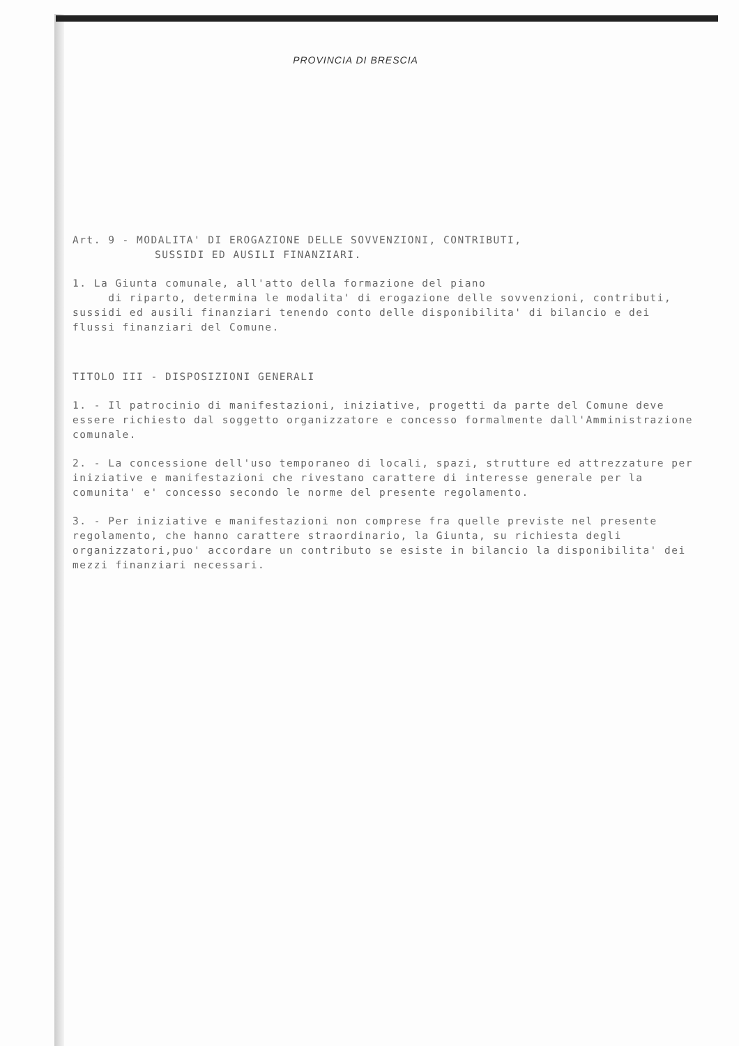PROVINCIA DI BRESCIA
Art. 9 - MODALITA' DI EROGAZIONE DELLE SOVVENZIONI, CONTRIBUTI,
SUSSIDI ED AUSILI FINANZIARI.
1. La Giunta comunale, all'atto della formazione del piano
di riparto, determina le modalita' di erogazione delle sovvenzioni, contributi, sussidi ed ausili finanziari tenendo conto delle disponibilita' di bilancio e dei flussi finanziari del Comune.
TITOLO III - DISPOSIZIONI GENERALI
1. - Il patrocinio di manifestazioni, iniziative, progetti da parte del Comune deve essere richiesto dal soggetto organizzatore e concesso formalmente dall'Amministrazione comunale.
2. - La concessione dell'uso temporaneo di locali, spazi, strutture ed attrezzature per iniziative e manifestazioni che rivestano carattere di interesse generale per la comunita' e' concesso secondo le norme del presente regolamento.
3. - Per iniziative e manifestazioni non comprese fra quelle previste nel presente regolamento, che hanno carattere straordinario, la Giunta, su richiesta degli organizzatori,puo' accordare un contributo se esiste in bilancio la disponibilita' dei mezzi finanziari necessari.